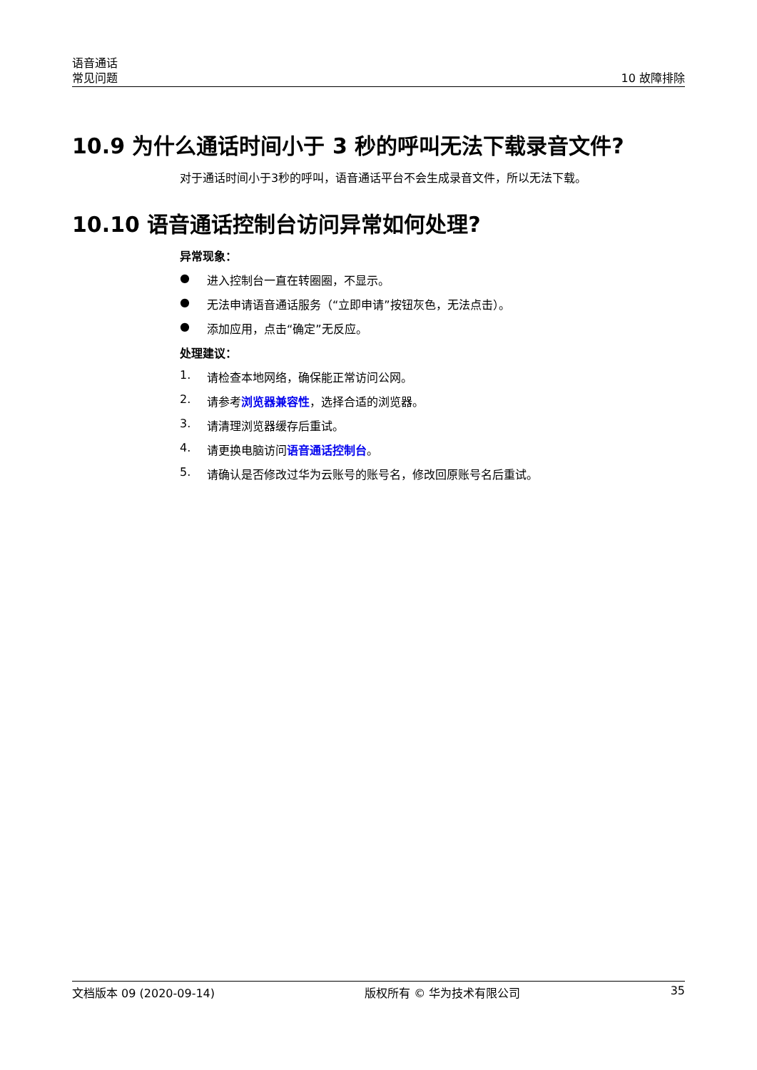语音通话
常见问题
10 故障排除
10.9 为什么通话时间小于 3 秒的呼叫无法下载录音文件?
对于通话时间小于3秒的呼叫，语音通话平台不会生成录音文件，所以无法下载。
10.10 语音通话控制台访问异常如何处理?
异常现象：
● 进入控制台一直在转圈圈，不显示。
● 无法申请语音通话服务（“立即申请”按钮灰色，无法点击）。
● 添加应用，点击“确定”无反应。
处理建议：
1. 请检查本地网络，确保能正常访问公网。
2. 请参考浏览器兼容性，选择合适的浏览器。
3. 请清理浏览器缓存后重试。
4. 请更换电脑访问语音通话控制台。
5. 请确认是否修改过华为云账号的账号名，修改回原账号名后重试。
文档版本 09 (2020-09-14) 版权所有 © 华为技术有限公司 35